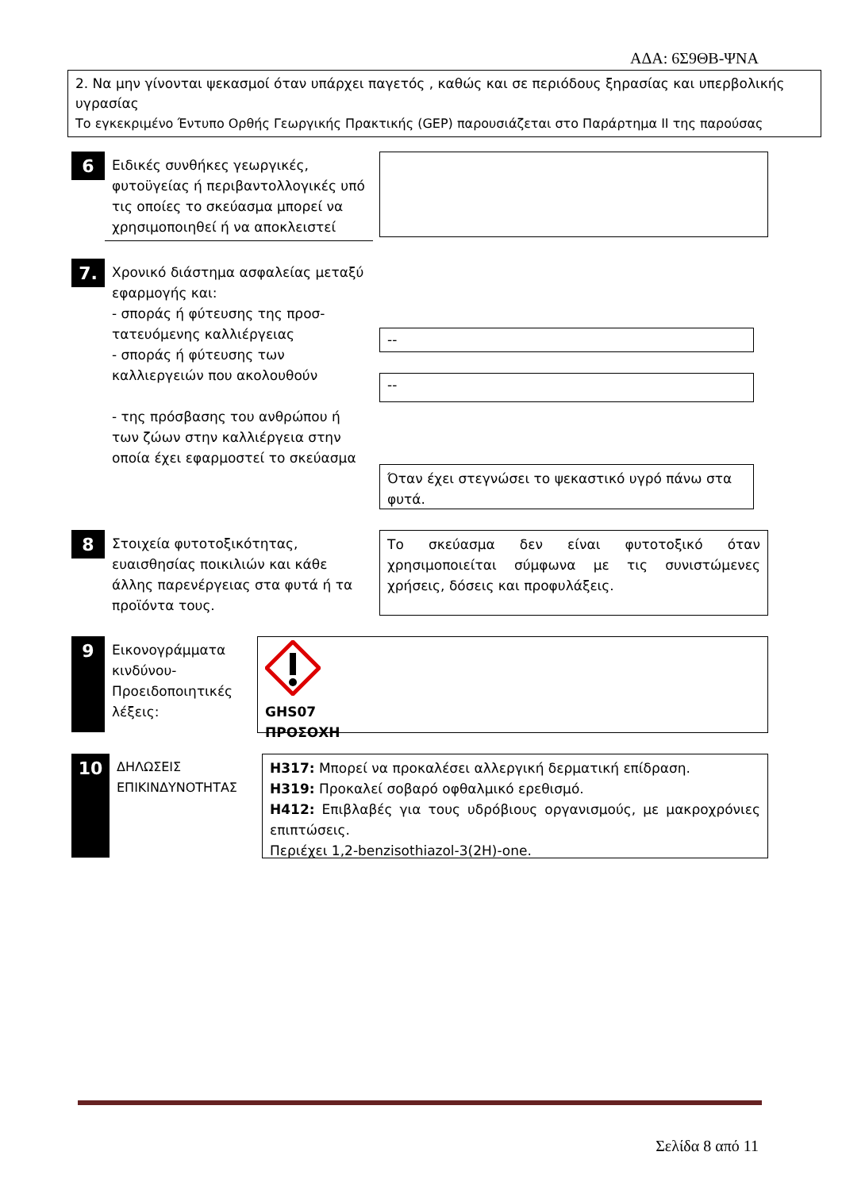ΑΔΑ: 6Σ9ΘΒ-ΨΝΑ
2. Να μην γίνονται ψεκασμοί όταν υπάρχει παγετός , καθώς και σε περιόδους ξηρασίας και υπερβολικής υγρασίας
Το εγκεκριμένο Έντυπο Ορθής Γεωργικής Πρακτικής (GEP) παρουσιάζεται στο Παράρτημα ΙΙ της παρούσας
6
Ειδικές συνθήκες γεωργικές, φυτοϋγείας ή περιβαντολλογικές υπό τις οποίες το σκεύασμα μπορεί να χρησιμοποιηθεί ή να αποκλειστεί
7.
Χρονικό διάστημα ασφαλείας μεταξύ εφαρμογής και:
- σποράς ή φύτευσης της προσ-τατευόμενης καλλιέργειας
- σποράς ή φύτευσης των καλλιεργειών που ακολουθούν
- της πρόσβασης του ανθρώπου ή των ζώων στην καλλιέργεια στην οποία έχει εφαρμοστεί το σκεύασμα
--
--
Όταν έχει στεγνώσει το ψεκαστικό υγρό πάνω στα φυτά.
8
Στοιχεία φυτοτοξικότητας, ευαισθησίας ποικιλιών και κάθε άλλης παρενέργειας στα φυτά ή τα προϊόντα τους.
Το σκεύασμα δεν είναι φυτοτοξικό όταν χρησιμοποιείται σύμφωνα με τις συνιστώμενες χρήσεις, δόσεις και προφυλάξεις.
9
Εικονογράμματα κινδύνου-Προειδοποιητικές λέξεις:
GHS07
ΠΡΟΣΟΧΗ
10
ΔΗΛΩΣΕΙΣ ΕΠΙΚΙΝΔΥΝΟΤΗΤΑΣ
H317: Μπορεί να προκαλέσει αλλεργική δερματική επίδραση.
H319: Προκαλεί σοβαρό οφθαλμικό ερεθισμό.
H412: Επιβλαβές για τους υδρόβιους οργανισμούς, με μακροχρόνιες επιπτώσεις.
Περιέχει 1,2-benzisothiazol-3(2H)-one.
Σελίδα 8 από 11